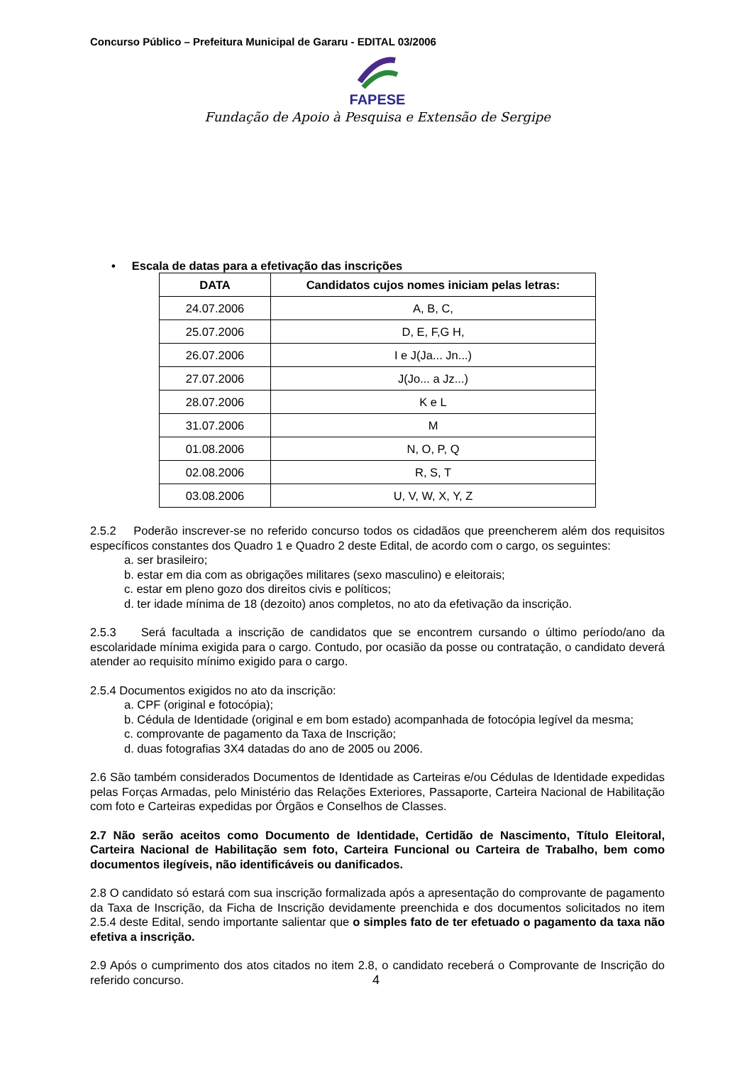Concurso Público – Prefeitura Municipal de Gararu - EDITAL 03/2006
FAPESE
Fundação de Apoio à Pesquisa e Extensão de Sergipe
• Escala de datas para a efetivação das inscrições
| DATA | Candidatos cujos nomes iniciam pelas letras: |
| --- | --- |
| 24.07.2006 | A, B, C, |
| 25.07.2006 | D, E, F,G H, |
| 26.07.2006 | I e J(Ja... Jn...) |
| 27.07.2006 | J(Jo... a Jz...) |
| 28.07.2006 | K e L |
| 31.07.2006 | M |
| 01.08.2006 | N, O, P, Q |
| 02.08.2006 | R, S, T |
| 03.08.2006 | U, V, W, X, Y, Z |
2.5.2 Poderão inscrever-se no referido concurso todos os cidadãos que preencherem além dos requisitos específicos constantes dos Quadro 1 e Quadro 2 deste Edital, de acordo com o cargo, os seguintes:
a. ser brasileiro;
b. estar em dia com as obrigações militares (sexo masculino) e eleitorais;
c. estar em pleno gozo dos direitos civis e políticos;
d. ter idade mínima de 18 (dezoito) anos completos, no ato da efetivação da inscrição.
2.5.3 Será facultada a inscrição de candidatos que se encontrem cursando o último período/ano da escolaridade mínima exigida para o cargo. Contudo, por ocasião da posse ou contratação, o candidato deverá atender ao requisito mínimo exigido para o cargo.
2.5.4 Documentos exigidos no ato da inscrição:
a. CPF (original e fotocópia);
b. Cédula de Identidade (original e em bom estado) acompanhada de fotocópia legível da mesma;
c. comprovante de pagamento da Taxa de Inscrição;
d. duas fotografias 3X4 datadas do ano de 2005 ou 2006.
2.6 São também considerados Documentos de Identidade as Carteiras e/ou Cédulas de Identidade expedidas pelas Forças Armadas, pelo Ministério das Relações Exteriores, Passaporte, Carteira Nacional de Habilitação com foto e Carteiras expedidas por Órgãos e Conselhos de Classes.
2.7 Não serão aceitos como Documento de Identidade, Certidão de Nascimento, Título Eleitoral, Carteira Nacional de Habilitação sem foto, Carteira Funcional ou Carteira de Trabalho, bem como documentos ilegíveis, não identificáveis ou danificados.
2.8 O candidato só estará com sua inscrição formalizada após a apresentação do comprovante de pagamento da Taxa de Inscrição, da Ficha de Inscrição devidamente preenchida e dos documentos solicitados no item 2.5.4 deste Edital, sendo importante salientar que o simples fato de ter efetuado o pagamento da taxa não efetiva a inscrição.
2.9 Após o cumprimento dos atos citados no item 2.8, o candidato receberá o Comprovante de Inscrição do referido concurso.
4